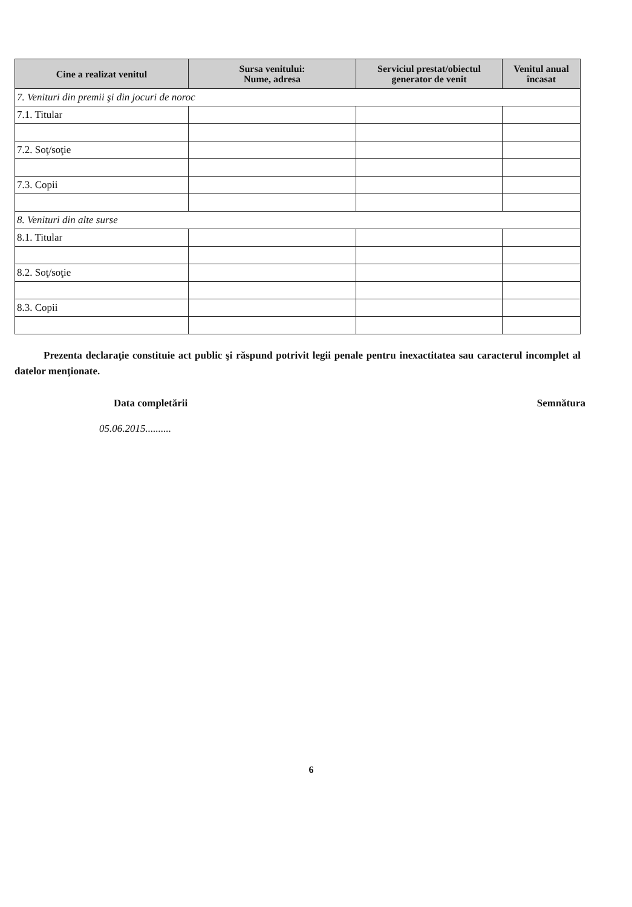| Cine a realizat venitul | Sursa venitului: Nume, adresa | Serviciul prestat/obiectul generator de venit | Venitul anual încasat |
| --- | --- | --- | --- |
| 7. Venituri din premii şi din jocuri de noroc | | | |
| 7.1. Titular | | | |
| 7.2. Soţ/soţie | | | |
| 7.3. Copii | | | |
| 8. Venituri din alte surse | | | |
| 8.1. Titular | | | |
| 8.2. Soţ/soţie | | | |
| 8.3. Copii | | | |
Prezenta declaraţie constituie act public şi răspund potrivit legii penale pentru inexactitatea sau caracterul incomplet al datelor menţionate.
Data completării Semnătura
05.06.2015..........
6